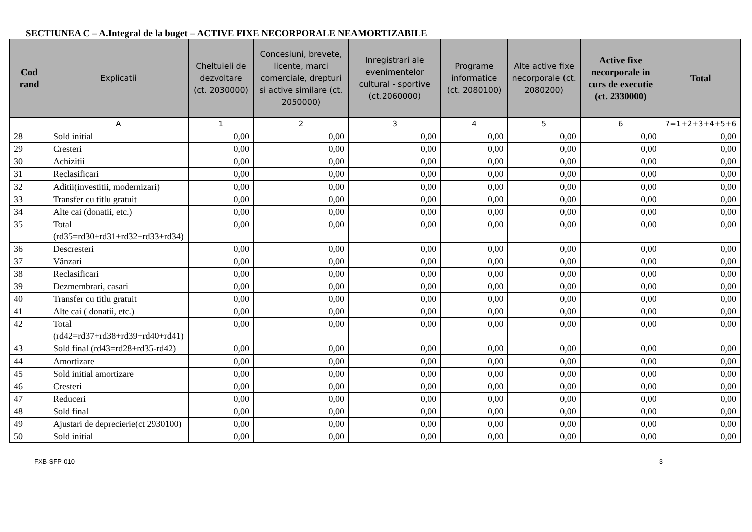SECTIUNEA C – A.Integral de la buget – ACTIVE FIXE NECORPORALE NEAMORTIZABILE
| Cod rand | Explicatii | Cheltuieli de dezvoltare (ct. 2030000) | Concesiuni, brevete, licente, marci comerciale, drepturi si active similare (ct. 2050000) | Inregistrari ale evenimentelor cultural - sportive (ct.2060000) | Programe informatice (ct. 2080100) | Alte active fixe necorporale (ct. 2080200) | Active fixe necorporale in curs de executie (ct. 2330000) | Total |
| --- | --- | --- | --- | --- | --- | --- | --- | --- |
| | A | 1 | 2 | 3 | 4 | 5 | 6 | 7=1+2+3+4+5+6 |
| 28 | Sold initial | 0,00 | 0,00 | 0,00 | 0,00 | 0,00 | 0,00 | 0,00 |
| 29 | Cresteri | 0,00 | 0,00 | 0,00 | 0,00 | 0,00 | 0,00 | 0,00 |
| 30 | Achizitii | 0,00 | 0,00 | 0,00 | 0,00 | 0,00 | 0,00 | 0,00 |
| 31 | Reclasificari | 0,00 | 0,00 | 0,00 | 0,00 | 0,00 | 0,00 | 0,00 |
| 32 | Aditii(investitii, modernizari) | 0,00 | 0,00 | 0,00 | 0,00 | 0,00 | 0,00 | 0,00 |
| 33 | Transfer cu titlu gratuit | 0,00 | 0,00 | 0,00 | 0,00 | 0,00 | 0,00 | 0,00 |
| 34 | Alte cai (donatii, etc.) | 0,00 | 0,00 | 0,00 | 0,00 | 0,00 | 0,00 | 0,00 |
| 35 | Total (rd35=rd30+rd31+rd32+rd33+rd34) | 0,00 | 0,00 | 0,00 | 0,00 | 0,00 | 0,00 | 0,00 |
| 36 | Descresteri | 0,00 | 0,00 | 0,00 | 0,00 | 0,00 | 0,00 | 0,00 |
| 37 | Vânzari | 0,00 | 0,00 | 0,00 | 0,00 | 0,00 | 0,00 | 0,00 |
| 38 | Reclasificari | 0,00 | 0,00 | 0,00 | 0,00 | 0,00 | 0,00 | 0,00 |
| 39 | Dezmembrari, casari | 0,00 | 0,00 | 0,00 | 0,00 | 0,00 | 0,00 | 0,00 |
| 40 | Transfer cu titlu gratuit | 0,00 | 0,00 | 0,00 | 0,00 | 0,00 | 0,00 | 0,00 |
| 41 | Alte cai ( donatii, etc.) | 0,00 | 0,00 | 0,00 | 0,00 | 0,00 | 0,00 | 0,00 |
| 42 | Total (rd42=rd37+rd38+rd39+rd40+rd41) | 0,00 | 0,00 | 0,00 | 0,00 | 0,00 | 0,00 | 0,00 |
| 43 | Sold final (rd43=rd28+rd35-rd42) | 0,00 | 0,00 | 0,00 | 0,00 | 0,00 | 0,00 | 0,00 |
| 44 | Amortizare | 0,00 | 0,00 | 0,00 | 0,00 | 0,00 | 0,00 | 0,00 |
| 45 | Sold initial amortizare | 0,00 | 0,00 | 0,00 | 0,00 | 0,00 | 0,00 | 0,00 |
| 46 | Cresteri | 0,00 | 0,00 | 0,00 | 0,00 | 0,00 | 0,00 | 0,00 |
| 47 | Reduceri | 0,00 | 0,00 | 0,00 | 0,00 | 0,00 | 0,00 | 0,00 |
| 48 | Sold final | 0,00 | 0,00 | 0,00 | 0,00 | 0,00 | 0,00 | 0,00 |
| 49 | Ajustari de deprecierie(ct 2930100) | 0,00 | 0,00 | 0,00 | 0,00 | 0,00 | 0,00 | 0,00 |
| 50 | Sold initial | 0,00 | 0,00 | 0,00 | 0,00 | 0,00 | 0,00 | 0,00 |
FXB-SFP-010 3